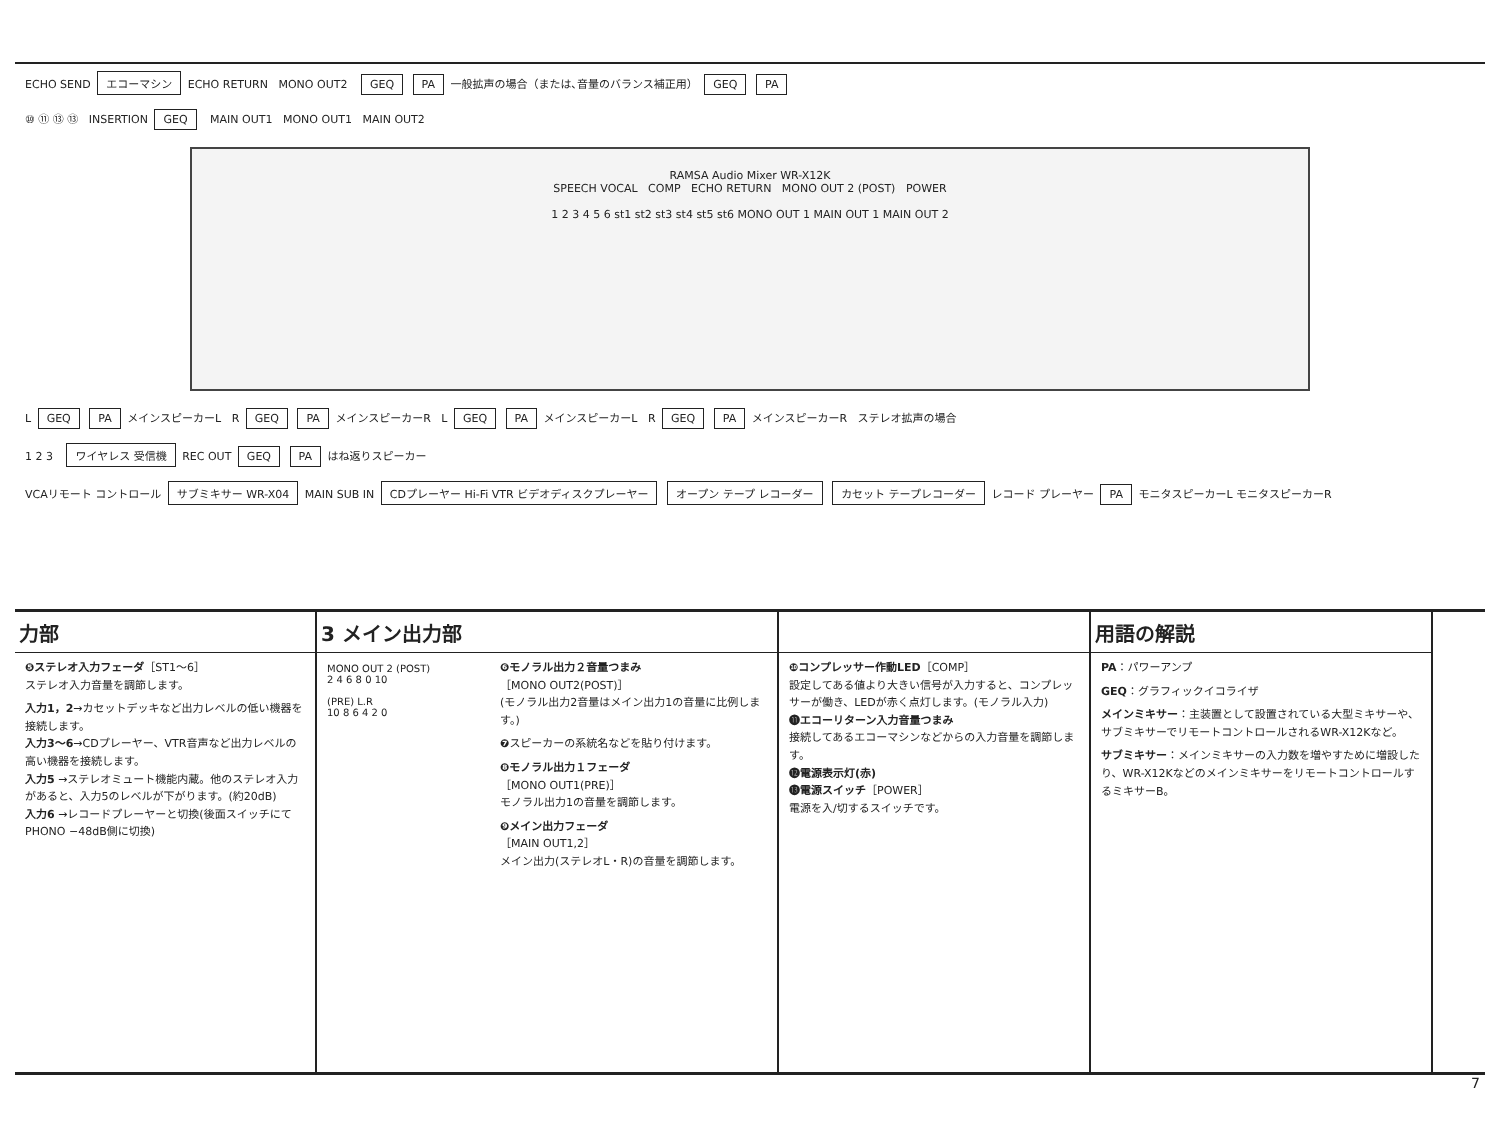ECHO SEND エコーマシン ECHO RETURN MONO OUT2 GEQ PA 一般拡声の場合（または､音量のバランス補正用） GEQ PA
⑩ ⑪ ⑬ ⑬ INSERTION GEQ MAIN OUT1 MONO OUT1 MAIN OUT2
RAMSA Audio Mixer WR-X12K
SPEECH VOCAL COMP ECHO RETURN MONO OUT 2 (POST) POWER
1 2 3 4 5 6 st1 st2 st3 st4 st5 st6 MONO OUT 1 MAIN OUT 1 MAIN OUT 2
L GEQ PA メインスピーカーL R GEQ PA メインスピーカーR L GEQ PA メインスピーカーL R GEQ PA メインスピーカーR ステレオ拡声の場合
1 2 3 ワイヤレス 受信機 REC OUT GEQ PA はね返りスピーカー
VCAリモート コントロール サブミキサー WR-X04 MAIN SUB IN CDプレーヤー Hi-Fi VTR ビデオディスクプレーヤー オープン テープ レコーダー カセット テープレコーダー レコード プレーヤー PA モニタスピーカーL モニタスピーカーR
力部
❺ステレオ入力フェーダ［ST1〜6］
ステレオ入力音量を調節します。
入力1，2→カセットデッキなど出力レベルの低い機器を接続します。
入力3〜6→CDプレーヤー、VTR音声など出力レベルの高い機器を接続します。
入力5 →ステレオミュート機能内蔵。他のステレオ入力があると、入力5のレベルが下がります。(約20dB)
入力6 →レコードプレーヤーと切換(後面スイッチにてPHONO −48dB側に切換)
3 メイン出力部
MONO OUT 2 (POST)
2 4 6 8 0 10
(PRE) L.R
10 8 6 4 2 0
❻モノラル出力２音量つまみ
［MONO OUT2(POST)］
(モノラル出力2音量はメイン出力1の音量に比例します。)
❼スピーカーの系統名などを貼り付けます。
❽モノラル出力１フェーダ
［MONO OUT1(PRE)］
モノラル出力1の音量を調節します。
❾メイン出力フェーダ
［MAIN OUT1,2］
メイン出力(ステレオL・R)の音量を調節します。
❿コンプレッサー作動LED［COMP］
設定してある値より大きい信号が入力すると、コンプレッサーが働き、LEDが赤く点灯します。(モノラル入力)
⓫エコーリターン入力音量つまみ
接続してあるエコーマシンなどからの入力音量を調節します。
⓬電源表示灯(赤)
⓭電源スイッチ［POWER］
電源を入/切するスイッチです。
用語の解説
PA：パワーアンプ
GEQ：グラフィックイコライザ
メインミキサー：主装置として設置されている大型ミキサーや、サブミキサーでリモートコントロールされるWR-X12Kなど。
サブミキサー：メインミキサーの入力数を増やすために増設したり、WR-X12KなどのメインミキサーをリモートコントロールするミキサーB。
7